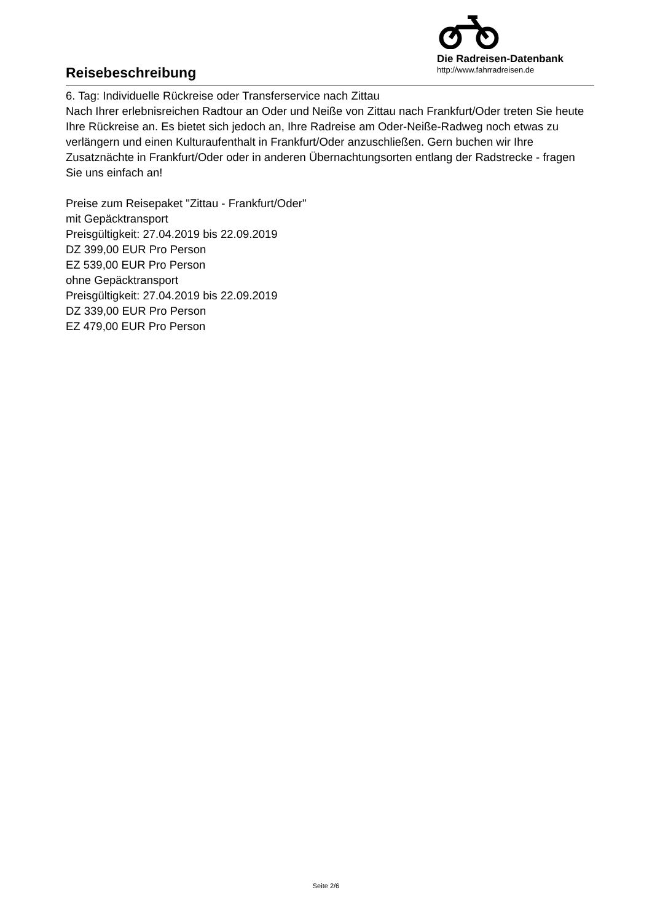Reisebeschreibung
Die Radreisen-Datenbank
http://www.fahrradreisen.de
6. Tag: Individuelle Rückreise oder Transferservice nach Zittau
Nach Ihrer erlebnisreichen Radtour an Oder und Neiße von Zittau nach Frankfurt/Oder treten Sie heute Ihre Rückreise an. Es bietet sich jedoch an, Ihre Radreise am Oder-Neiße-Radweg noch etwas zu verlängern und einen Kulturaufenthalt in Frankfurt/Oder anzuschließen. Gern buchen wir Ihre Zusatznächte in Frankfurt/Oder oder in anderen Übernachtungsorten entlang der Radstrecke - fragen Sie uns einfach an!
Preise zum Reisepaket "Zittau - Frankfurt/Oder"
mit Gepäcktransport
Preisgültigkeit: 27.04.2019 bis 22.09.2019
DZ 399,00 EUR Pro Person
EZ 539,00 EUR Pro Person
ohne Gepäcktransport
Preisgültigkeit: 27.04.2019 bis 22.09.2019
DZ 339,00 EUR Pro Person
EZ 479,00 EUR Pro Person
Seite 2/6